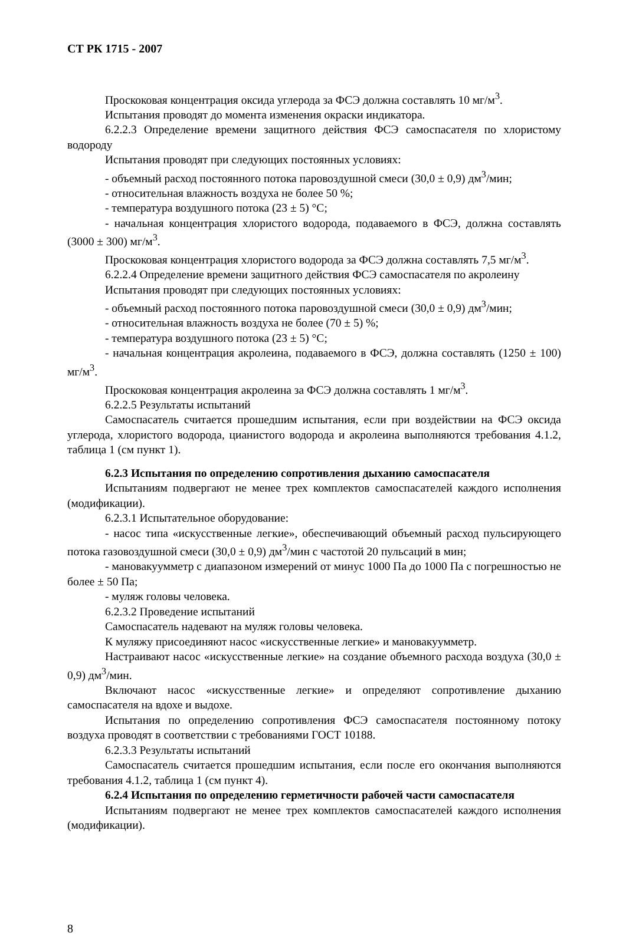СТ РК 1715 - 2007
Проскоковая концентрация оксида углерода за ФСЭ должна составлять 10 мг/м<sup>3</sup>.
Испытания проводят до момента изменения окраски индикатора.
6.2.2.3 Определение времени защитного действия ФСЭ самоспасателя по хлористому водороду
Испытания проводят при следующих постоянных условиях:
- объемный расход постоянного потока паровоздушной смеси (30,0 ± 0,9) дм<sup>3</sup>/мин;
- относительная влажность воздуха не более 50 %;
- температура воздушного потока (23 ± 5) °С;
- начальная концентрация хлористого водорода, подаваемого в ФСЭ, должна составлять (3000 ± 300) мг/м<sup>3</sup>.
Проскоковая концентрация хлористого водорода за ФСЭ должна составлять 7,5 мг/м<sup>3</sup>.
6.2.2.4 Определение времени защитного действия ФСЭ самоспасателя по акролеину
Испытания проводят при следующих постоянных условиях:
- объемный расход постоянного потока паровоздушной смеси (30,0 ± 0,9) дм<sup>3</sup>/мин;
- относительная влажность воздуха не более (70 ± 5) %;
- температура воздушного потока (23 ± 5) °С;
- начальная концентрация акролеина, подаваемого в ФСЭ, должна составлять (1250 ± 100) мг/м<sup>3</sup>.
Проскоковая концентрация акролеина за ФСЭ должна составлять 1 мг/м<sup>3</sup>.
6.2.2.5 Результаты испытаний
Самоспасатель считается прошедшим испытания, если при воздействии на ФСЭ оксида углерода, хлористого водорода, цианистого водорода и акролеина выполняются требования 4.1.2, таблица 1 (см пункт 1).
6.2.3 Испытания по определению сопротивления дыханию самоспасателя
Испытаниям подвергают не менее трех комплектов самоспасателей каждого исполнения (модификации).
6.2.3.1 Испытательное оборудование:
- насос типа «искусственные легкие», обеспечивающий объемный расход пульсирующего потока газовоздушной смеси (30,0 ± 0,9) дм<sup>3</sup>/мин с частотой 20 пульсаций в мин;
- мановакуумметр с диапазоном измерений от минус 1000 Па до 1000 Па с погрешностью не более ± 50 Па;
- муляж головы человека.
6.2.3.2 Проведение испытаний
Самоспасатель надевают на муляж головы человека.
К муляжу присоединяют насос «искусственные легкие» и мановакуумметр.
Настраивают насос «искусственные легкие» на создание объемного расхода воздуха (30,0 ± 0,9) дм<sup>3</sup>/мин.
Включают насос «искусственные легкие» и определяют сопротивление дыханию самоспасателя на вдохе и выдохе.
Испытания по определению сопротивления ФСЭ самоспасателя постоянному потоку воздуха проводят в соответствии с требованиями ГОСТ 10188.
6.2.3.3 Результаты испытаний
Самоспасатель считается прошедшим испытания, если после его окончания выполняются требования 4.1.2, таблица 1 (см пункт 4).
6.2.4 Испытания по определению герметичности рабочей части самоспасателя
Испытаниям подвергают не менее трех комплектов самоспасателей каждого исполнения (модификации).
8